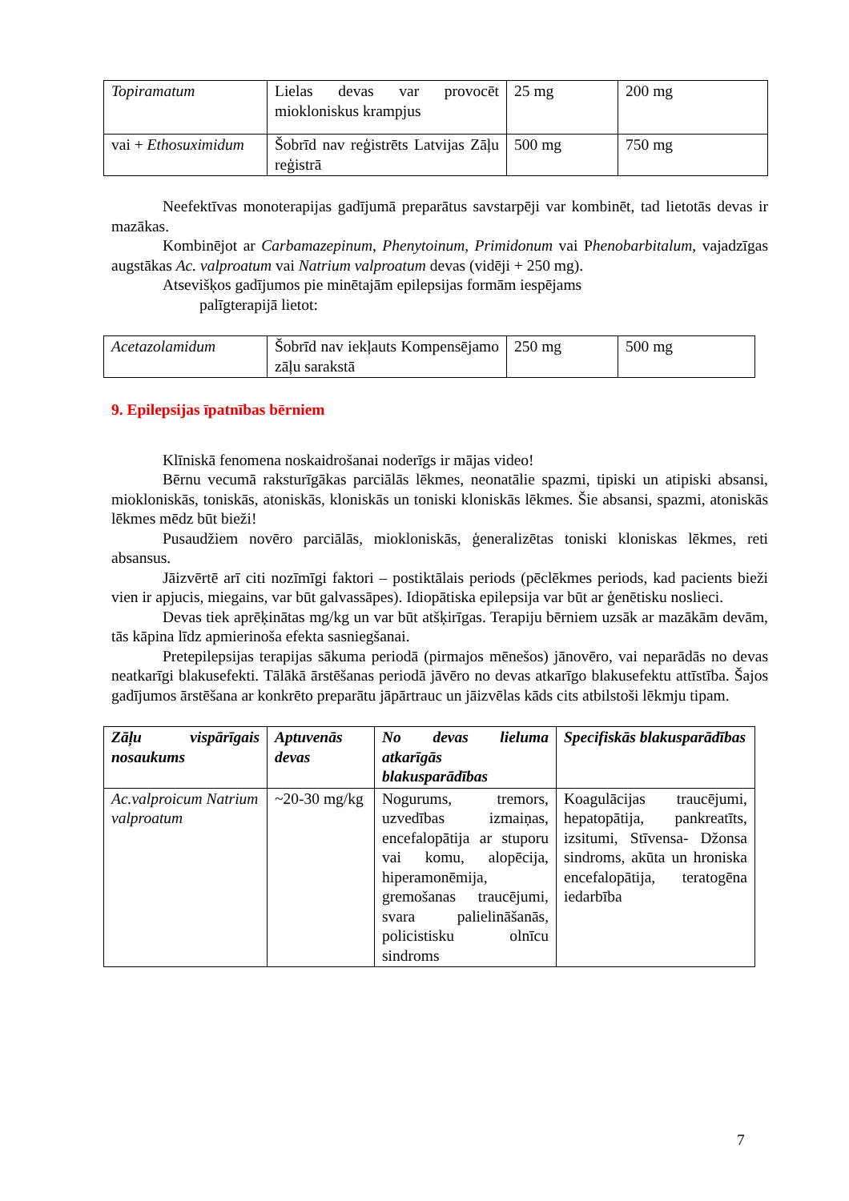| Topiramatum | Lielas devas var provocēt miokloniskus krampjus | 25 mg | 200 mg |
| vai + Ethosuximidum | Šobrīd nav reģistrēts Latvijas Zāļu reģistrā | 500 mg | 750 mg |
Neefektīvas monoterapijas gadījumā preparātus savstarpēji var kombinēt, tad lietotās devas ir mazākas.
Kombinējot ar Carbamazepinum, Phenytoinum, Primidonum vai Phenobarbitalum, vajadzīgas augstākas Ac. valproatum vai Natrium valproatum devas (vidēji + 250 mg).
Atsevišķos gadījumos pie minētajām epilepsijas formām iespējams
palīgterapijā lietot:
| Acetazolamidum | Šobrīd nav iekļauts Kompensējamo zāļu sarakstā | 250 mg | 500 mg |
9. Epilepsijas īpatnības bērniem
Klīniskā fenomena noskaidrošanai noderīgs ir mājas video!
Bērnu vecumā raksturīgākas parciālās lēkmes, neonatālie spazmi, tipiski un atipiski absansi, miokloniskās, toniskās, atoniskās, kloniskās un toniski kloniskās lēkmes. Šie absansi, spazmi, atoniskās lēkmes mēdz būt bieži!
Pusaudžiem novēro parciālās, miokloniskās, ģeneralizētas toniski kloniskas lēkmes, reti absansus.
Jāizvērtē arī citi nozīmīgi faktori – postiktālais periods (pēclēkmes periods, kad pacients bieži vien ir apjucis, miegains, var būt galvassāpes). Idiopātiska epilepsija var būt ar ģenētisku noslieci.
Devas tiek aprēķinātas mg/kg un var būt atšķirīgas. Terapiju bērniem uzsāk ar mazākām devām, tās kāpina līdz apmierinoša efekta sasniegšanai.
Pretepilepsijas terapijas sākuma periodā (pirmajos mēnešos) jānovēro, vai neparādās no devas neatkarīgi blakusefekti. Tālākā ārstēšanas periodā jāvēro no devas atkarīgo blakusefektu attīstība. Šajos gadījumos ārstēšana ar konkrēto preparātu jāpārtrauc un jāizvēlas kāds cits atbilstoši lēkmju tipam.
| Zāļu vispārīgais nosaukums | Aptuvenās devas | No devas lieluma atkarīgās blakusparādības | Specifiskās blakusparādības |
| Ac.valproicum Natrium valproatum | ~20-30 mg/kg | Nogurums, tremors, uzvedības izmaiņas, encefalopātija ar stuporu vai komu, alopēcija, hiperamonēmija, gremošanas traucējumi, svara palielināšanās, policistisku olnīcu sindroms | Koagulācijas traucējumi, hepatopātija, pankreatīts, izsitumi, Stīvensa- Džonsa sindroms, akūta un hroniska encefalopātija, teratogēna iedarbība |
7